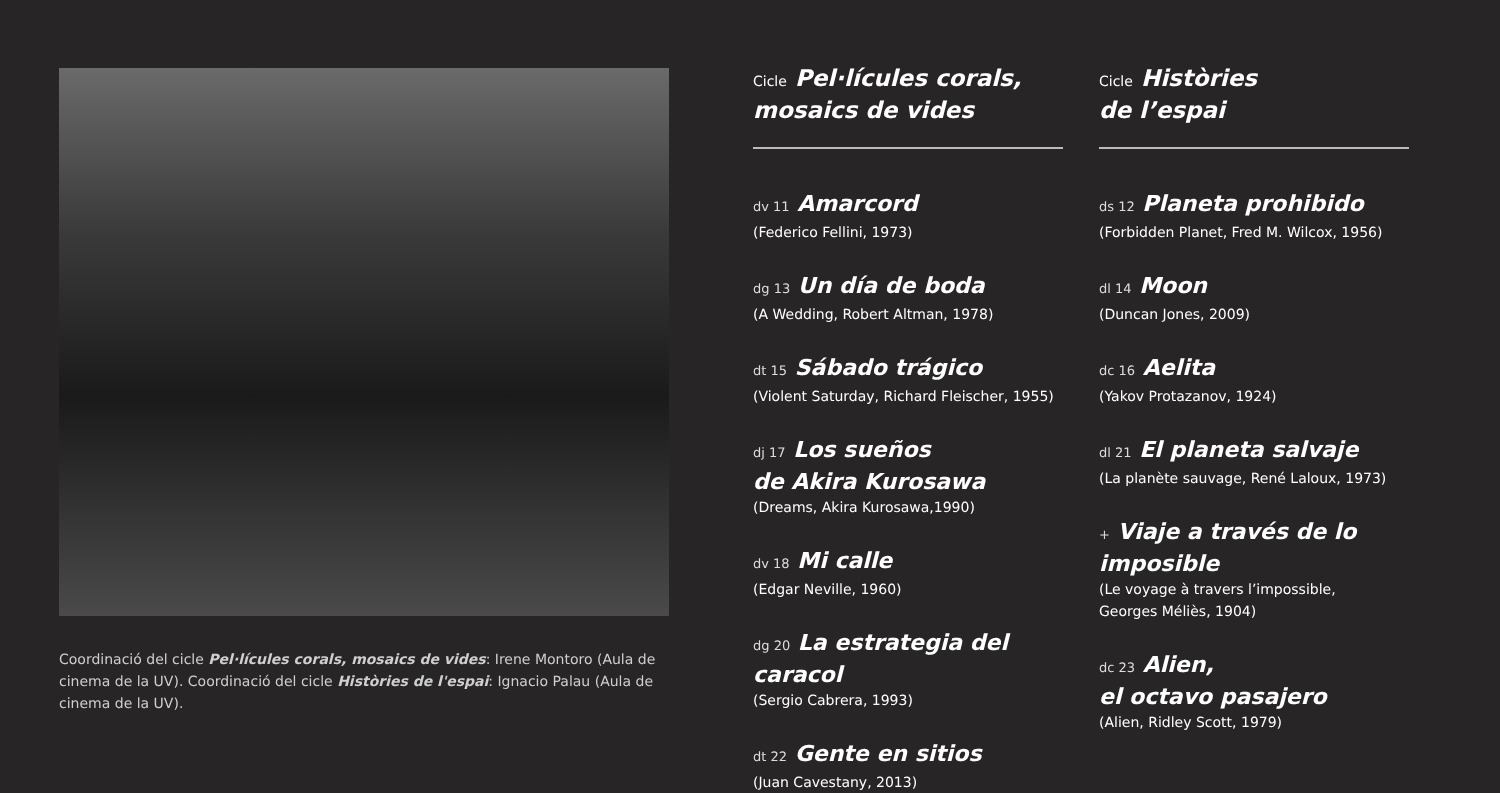Coordinació del cicle Pel·lícules corals, mosaics de vides: Irene Montoro (Aula de cinema de la UV). Coordinació del cicle Històries de l'espai: Ignacio Palau (Aula de cinema de la UV).
Cicle Pel·lícules corals,
mosaics de vides
dv 11 Amarcord
(Federico Fellini, 1973)
dg 13 Un día de boda
(A Wedding, Robert Altman, 1978)
dt 15 Sábado trágico
(Violent Saturday, Richard Fleischer, 1955)
dj 17 Los sueños
de Akira Kurosawa
(Dreams, Akira Kurosawa,1990)
dv 18 Mi calle
(Edgar Neville, 1960)
dg 20 La estrategia del caracol
(Sergio Cabrera, 1993)
dt 22 Gente en sitios
(Juan Cavestany, 2013)
Cicle Històries
de l’espai
ds 12 Planeta prohibido
(Forbidden Planet, Fred M. Wilcox, 1956)
dl 14 Moon
(Duncan Jones, 2009)
dc 16 Aelita
(Yakov Protazanov, 1924)
dl 21 El planeta salvaje
(La planète sauvage, René Laloux, 1973)
+ Viaje a través de lo imposible
(Le voyage à travers l’impossible,
Georges Méliès, 1904)
dc 23 Alien,
el octavo pasajero
(Alien, Ridley Scott, 1979)